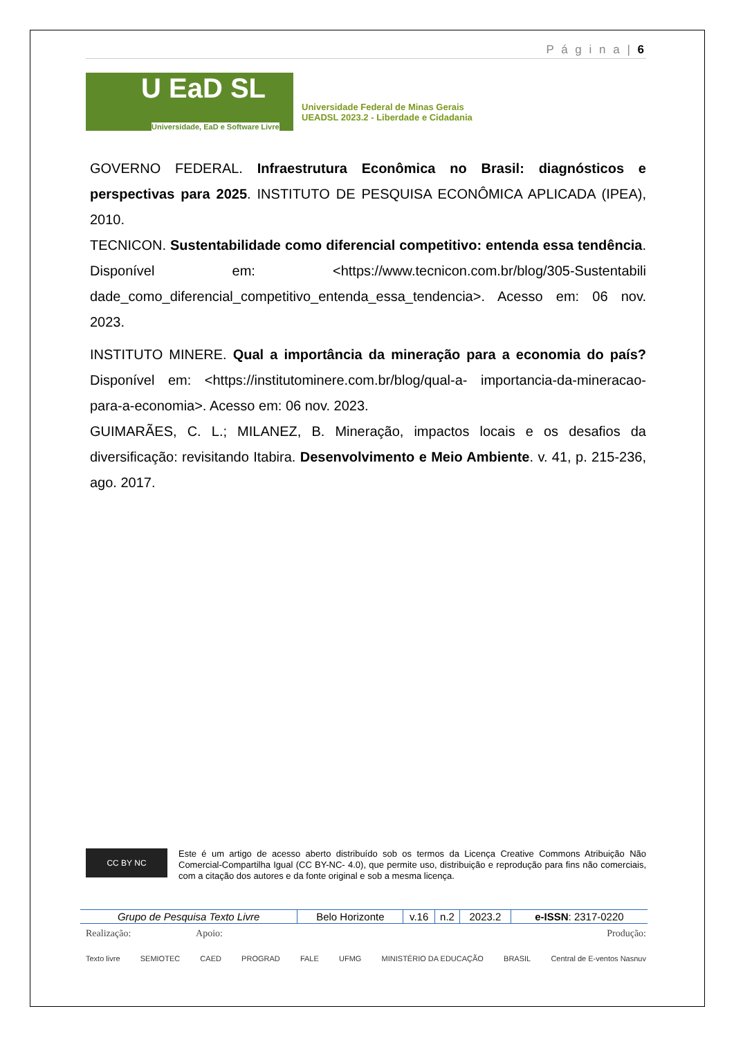P á g i n a | 6
U EaD SL
Universidade, EaD e Software Livre
Universidade Federal de Minas Gerais
UEADSL 2023.2 - Liberdade e Cidadania
GOVERNO FEDERAL. Infraestrutura Econômica no Brasil: diagnósticos e perspectivas para 2025. INSTITUTO DE PESQUISA ECONÔMICA APLICADA (IPEA), 2010.
TECNICON. Sustentabilidade como diferencial competitivo: entenda essa tendência. Disponível em: <https://www.tecnicon.com.br/blog/305-Sustentabili dade_como_diferencial_competitivo_entenda_essa_tendencia>. Acesso em: 06 nov. 2023.
INSTITUTO MINERE. Qual a importância da mineração para a economia do país? Disponível em: <https://institutominere.com.br/blog/qual-a- importancia-da-mineracao-para-a-economia>. Acesso em: 06 nov. 2023.
GUIMARÃES, C. L.; MILANEZ, B. Mineração, impactos locais e os desafios da diversificação: revisitando Itabira. Desenvolvimento e Meio Ambiente. v. 41, p. 215-236, ago. 2017.
CC BY NC
Este é um artigo de acesso aberto distribuído sob os termos da Licença Creative Commons Atribuição Não Comercial-Compartilha Igual (CC BY-NC- 4.0), que permite uso, distribuição e reprodução para fins não comerciais, com a citação dos autores e da fonte original e sob a mesma licença.
| Grupo de Pesquisa Texto Livre | Belo Horizonte | v.16 | n.2 | 2023.2 | e-ISSN : 2317-0220 |
Realização: Apoio: Produção:
Texto livre SEMIOTEC CAED PROGRAD FALE UFMG MINISTÉRIO DA EDUCAÇÃO BRASIL Central de E-ventos Nasnuv